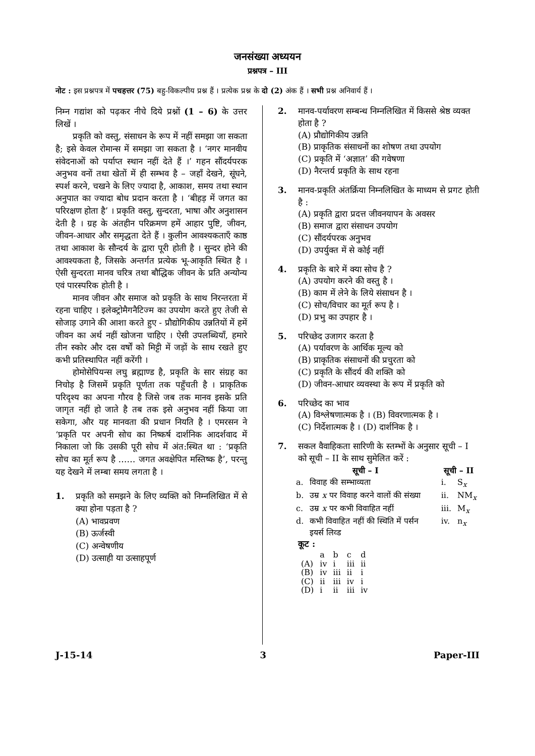जनसंख्या अध्ययन
प्रश्नपत्र – III
नोट : इस प्रश्नपत्र में पचहत्तर (75) बहु-विकल्पीय प्रश्न हैं । प्रत्येक प्रश्न के दो (2) अंक हैं । सभी प्रश्न अनिवार्य हैं ।
निम्न गद्यांश को पढ़कर नीचे दिये प्रश्नों (1 – 6) के उत्तर लिखें ।
प्रकृति को वस्तु, संसाधन के रूप में नहीं समझा जा सकता है; इसे केवल रोमान्स में समझा जा सकता है । ‘नगर मानवीय संवेदनाओं को पर्याप्त स्थान नहीं देते हैं ।’ गहन सौंदर्यपरक अनुभव वनों तथा खेतों में ही सम्भव है – जहाँ देखने, सूंघने, स्पर्श करने, चखने के लिए ज्यादा है, आकाश, समय तथा स्थान अनुपात का ज्यादा बोध प्रदान करता है । ‘बीहड़ में जगत का परिरक्षण होता है’ । प्रकृति वस्तु, सुन्दरता, भाषा और अनुशासन देती है । ग्रह के अंतहीन परिक्रमण हमें आहार पुष्टि, जीवन, जीवन-आधार और समृद्धता देते हैं । कुलीन आवश्यकताएँ काष्ठ तथा आकाश के सौन्दर्य के द्वारा पूरी होती है । सुन्दर होने की आवश्यकता है, जिसके अन्तर्गत प्रत्येक भू-आकृति स्थित है । ऐसी सुन्दरता मानव चरित्र तथा बौद्धिक जीवन के प्रति अन्योन्य एवं पारस्परिक होती है ।
मानव जीवन और समाज को प्रकृति के साथ निरन्तरता में रहना चाहिए । इलेक्ट्रोमैगनैटिज्म का उपयोग करते हुए तेजी से सोजाड़ उगाने की आशा करते हुए - प्रौद्योगिकीय उन्नतियों में हमें जीवन का अर्थ नहीं खोजना चाहिए । ऐसी उपलब्धियाँ, हमारे तीन स्कोर और दस वर्षों को मिट्टी में जड़ों के साथ रखते हुए कभी प्रतिस्थापित नहीं करेंगी ।
होमोसेपियन्स लघु ब्रह्माण्ड है, प्रकृति के सार संग्रह का निचोड़ है जिसमें प्रकृति पूर्णता तक पहुँचती है । प्राकृतिक परिदृश्य का अपना गौरव है जिसे जब तक मानव इसके प्रति जागृत नहीं हो जाते है तब तक इसे अनुभव नहीं किया जा सकेगा, और यह मानवता की प्रधान नियति है । एमरसन ने ‘प्रकृति पर अपनी सोच का निष्कर्ष दार्शनिक आदर्शवाद में निकाला जो कि उसकी पूरी सोच में अंत:स्थित था : ‘प्रकृति सोच का मूर्त रूप है …… जगत अवक्षेपित मस्तिष्क है’, परन्तु यह देखने में लम्बा समय लगता है ।
1. प्रकृति को समझने के लिए व्यक्ति को निम्नलिखित में से क्या होना पड़ता है ?
(A) भावप्रवण
(B) ऊर्जस्वी
(C) अन्वेषणीय
(D) उत्साही या उत्साहपूर्ण
2. मानव-पर्यावरण सम्बन्ध निम्नलिखित में किससे श्रेष्ठ व्यक्त होता है ?
(A) प्रौद्योगिकीय उन्नति
(B) प्राकृतिक संसाधनों का शोषण तथा उपयोग
(C) प्रकृति में ‘अज्ञात’ की गवेषणा
(D) नैरन्तर्य प्रकृति के साथ रहना
3. मानव-प्रकृति अंतर्क्रिया निम्नलिखित के माध्यम से प्रगट होती है :
(A) प्रकृति द्वारा प्रदत्त जीवनयापन के अवसर
(B) समाज द्वारा संसाधन उपयोग
(C) सौंदर्यपरक अनुभव
(D) उपर्युक्त में से कोई नहीं
4. प्रकृति के बारे में क्या सोच है ?
(A) उपयोग करने की वस्तु है ।
(B) काम में लेने के लिये संसाधन है ।
(C) सोच/विचार का मूर्त रूप है ।
(D) प्रभु का उपहार है ।
5. परिच्छेद उजागर करता है
(A) पर्यावरण के आर्थिक मूल्य को
(B) प्राकृतिक संसाधनों की प्रचुरता को
(C) प्रकृति के सौंदर्य की शक्ति को
(D) जीवन-आधार व्यवस्था के रूप में प्रकृति को
6. परिच्छेद का भाव
(A) विश्लेषणात्मक है । (B) विवरणात्मक है ।
(C) निर्देशात्मक है । (D) दार्शनिक है ।
7. सकल वैवाहिकता सारिणी के स्तम्भों के अनुसार सूची – I को सूची – II के साथ सुमेलित करें :
| सूची – I | | सूची – II | |
| --- | --- | --- | --- |
| a. | विवाह की सम्भाव्यता | i. | S<sub>x</sub> |
| b. | उम्र x पर विवाह करने वालों की संख्या | ii. | NM<sub>x</sub> |
| c. | उम्र x पर कभी विवाहित नहीं | iii. | M<sub>x</sub> |
| d. | कभी विवाहित नहीं की स्थिति में पर्सन इयर्स लिव्ड | iv. | n<sub>x</sub> |
कूट :
| | a | b | c | d |
| (A) | iv | i | iii | ii |
| (B) | iv | iii | ii | i |
| (C) | ii | iii | iv | i |
| (D) | i | ii | iii | iv |
J-15-14 3 Paper-III